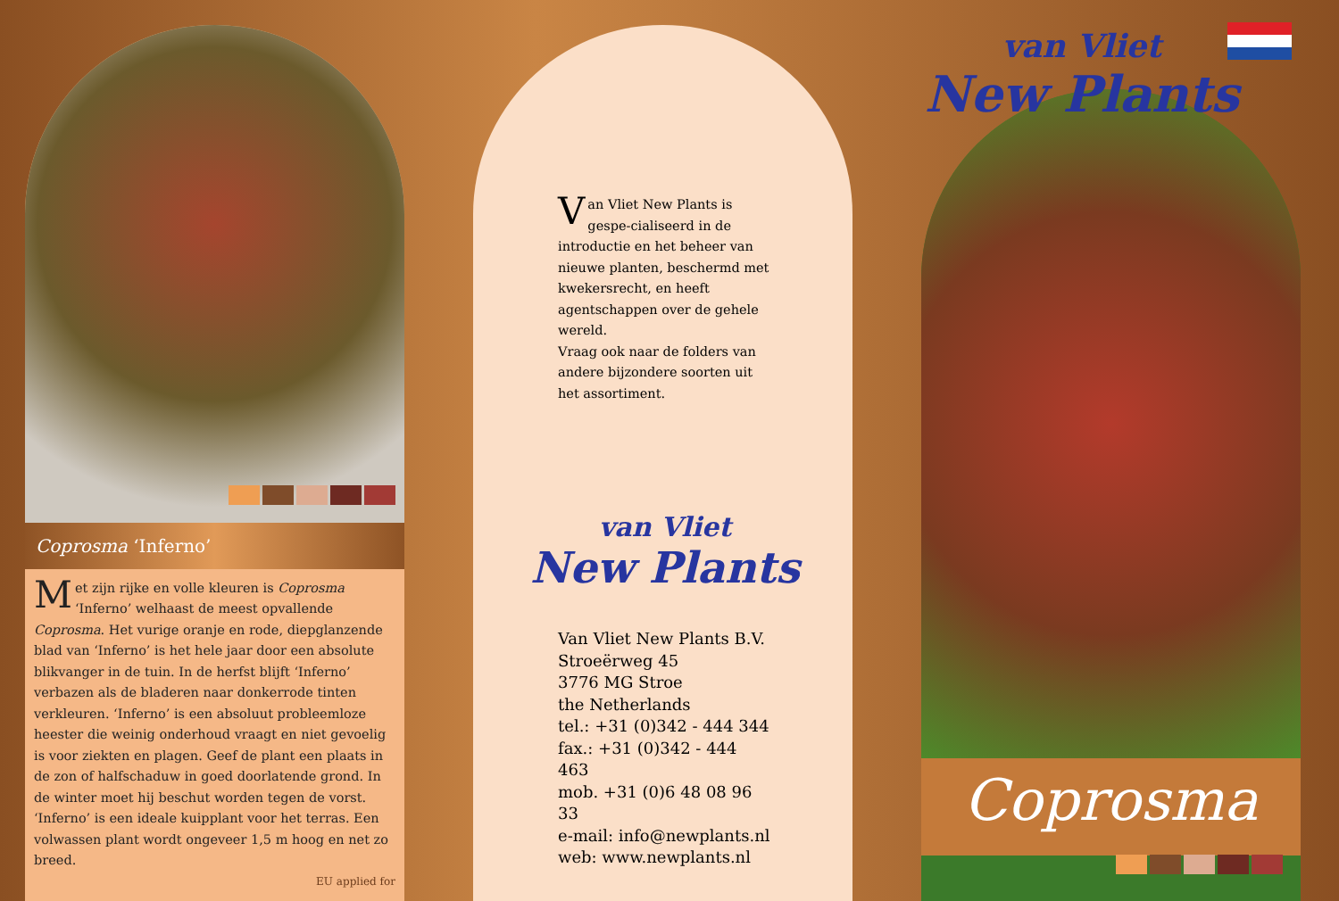Coprosma ‘Inferno’
Met zijn rijke en volle kleuren is Coprosma ‘Inferno’ welhaast de meest opvallende Coprosma. Het vurige oranje en rode, diepglanzende blad van ‘Inferno’ is het hele jaar door een absolute blikvanger in de tuin. In de herfst blijft ‘Inferno’ verbazen als de bladeren naar donkerrode tinten verkleuren. ‘Inferno’ is een absoluut probleemloze heester die weinig onderhoud vraagt en niet gevoelig is voor ziekten en plagen. Geef de plant een plaats in de zon of halfschaduw in goed doorlatende grond. In de winter moet hij beschut worden tegen de vorst. ‘Inferno’ is een ideale kuipplant voor het terras. Een volwassen plant wordt ongeveer 1,5 m hoog en net zo breed.
EU applied for
Van Vliet New Plants is gespe-cialiseerd in de introductie en het beheer van nieuwe planten, beschermd met kwekersrecht, en heeft agentschappen over de gehele wereld.
Vraag ook naar de folders van andere bijzondere soorten uit het assortiment.
van Vliet
New Plants
Van Vliet New Plants B.V.
Stroeërweg 45
3776 MG Stroe
the Netherlands
tel.: +31 (0)342 - 444 344
fax.: +31 (0)342 - 444 463
mob. +31 (0)6 48 08 96 33
e-mail: info@newplants.nl
web: www.newplants.nl
van Vliet
New Plants
Coprosma